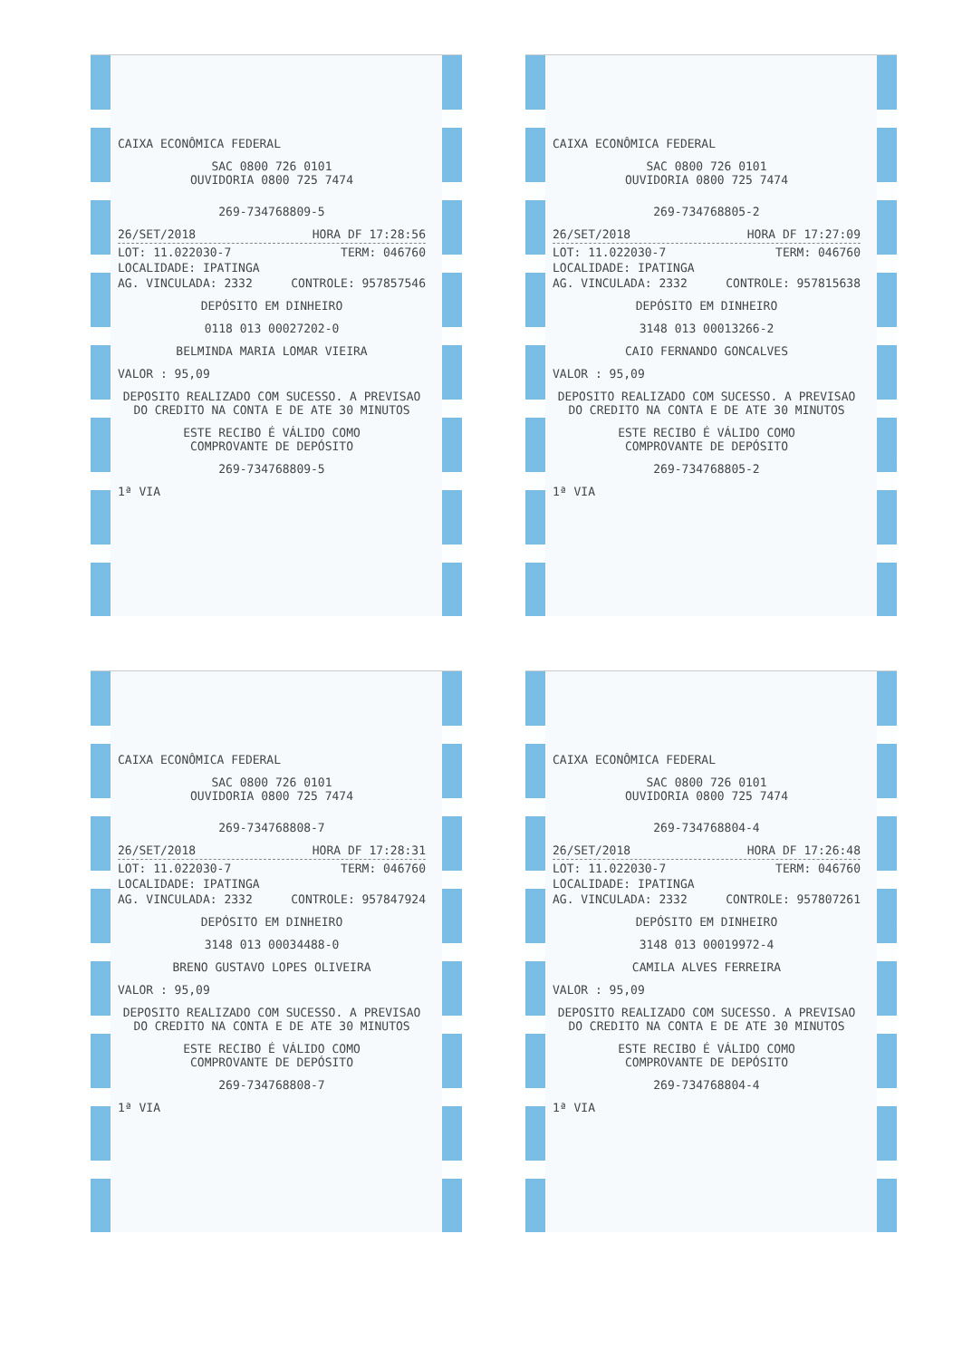CAIXA ECONÔMICA FEDERAL
SAC 0800 726 0101
OUVIDORIA 0800 725 7474
269-734768809-5
26/SET/2018 HORA DF 17:28:56
LOT: 11.022030-7 TERM: 046760
LOCALIDADE: IPATINGA
AG. VINCULADA: 2332 CONTROLE: 957857546
DEPÓSITO EM DINHEIRO
0118 013 00027202-0
BELMINDA MARIA LOMAR VIEIRA
VALOR : 95,09
DEPOSITO REALIZADO COM SUCESSO. A PREVISAO DO CREDITO NA CONTA E DE ATE 30 MINUTOS
ESTE RECIBO É VÁLIDO COMO
COMPROVANTE DE DEPÓSITO
269-734768809-5
1ª VIA
CAIXA ECONÔMICA FEDERAL
SAC 0800 726 0101
OUVIDORIA 0800 725 7474
269-734768805-2
26/SET/2018 HORA DF 17:27:09
LOT: 11.022030-7 TERM: 046760
LOCALIDADE: IPATINGA
AG. VINCULADA: 2332 CONTROLE: 957815638
DEPÓSITO EM DINHEIRO
3148 013 00013266-2
CAIO FERNANDO GONCALVES
VALOR : 95,09
DEPOSITO REALIZADO COM SUCESSO. A PREVISAO DO CREDITO NA CONTA E DE ATE 30 MINUTOS
ESTE RECIBO É VÁLIDO COMO
COMPROVANTE DE DEPÓSITO
269-734768805-2
1ª VIA
CAIXA ECONÔMICA FEDERAL
SAC 0800 726 0101
OUVIDORIA 0800 725 7474
269-734768808-7
26/SET/2018 HORA DF 17:28:31
LOT: 11.022030-7 TERM: 046760
LOCALIDADE: IPATINGA
AG. VINCULADA: 2332 CONTROLE: 957847924
DEPÓSITO EM DINHEIRO
3148 013 00034488-0
BRENO GUSTAVO LOPES OLIVEIRA
VALOR : 95,09
DEPOSITO REALIZADO COM SUCESSO. A PREVISAO DO CREDITO NA CONTA E DE ATE 30 MINUTOS
ESTE RECIBO É VÁLIDO COMO
COMPROVANTE DE DEPÓSITO
269-734768808-7
1ª VIA
CAIXA ECONÔMICA FEDERAL
SAC 0800 726 0101
OUVIDORIA 0800 725 7474
269-734768804-4
26/SET/2018 HORA DF 17:26:48
LOT: 11.022030-7 TERM: 046760
LOCALIDADE: IPATINGA
AG. VINCULADA: 2332 CONTROLE: 957807261
DEPÓSITO EM DINHEIRO
3148 013 00019972-4
CAMILA ALVES FERREIRA
VALOR : 95,09
DEPOSITO REALIZADO COM SUCESSO. A PREVISAO DO CREDITO NA CONTA E DE ATE 30 MINUTOS
ESTE RECIBO É VÁLIDO COMO
COMPROVANTE DE DEPÓSITO
269-734768804-4
1ª VIA